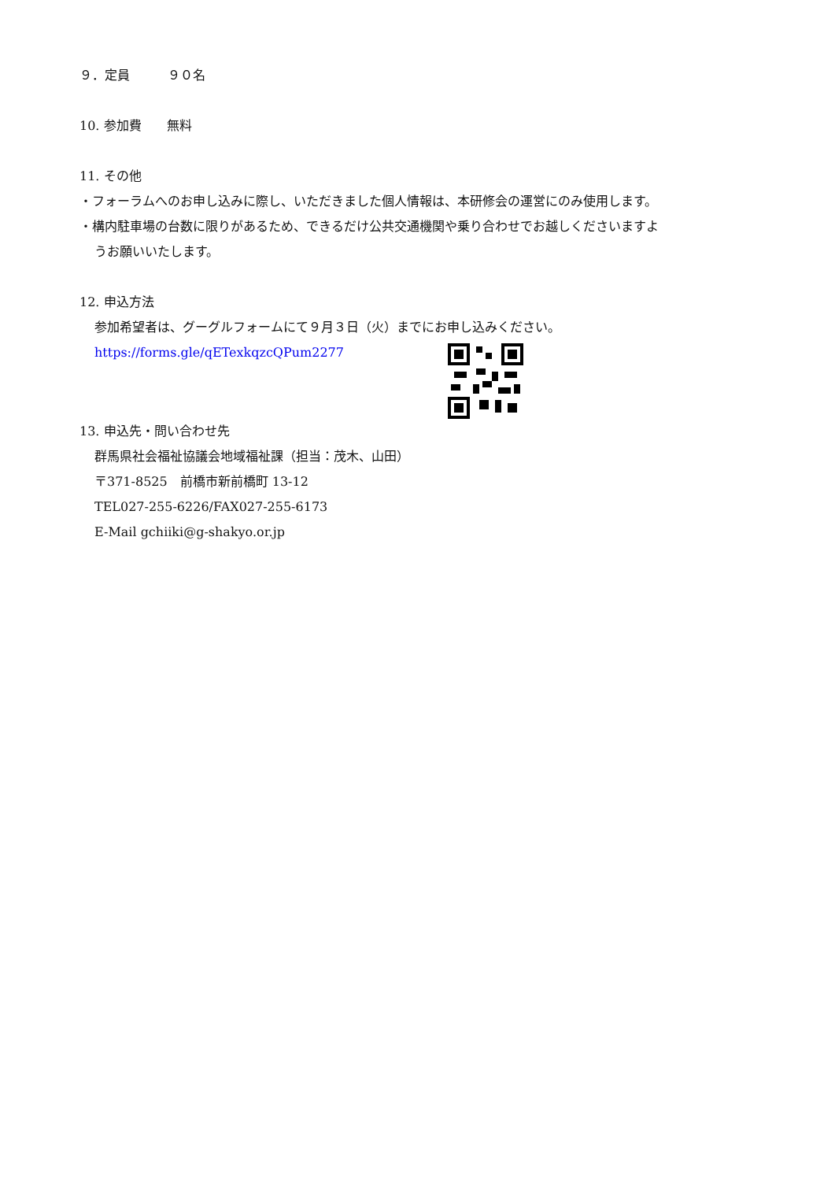９．定員　　　９０名
10. 参加費　　無料
11. その他
・フォーラムへのお申し込みに際し、いただきました個人情報は、本研修会の運営にのみ使用します。
・構内駐車場の台数に限りがあるため、できるだけ公共交通機関や乗り合わせでお越しくださいますよ
うお願いいたします。
12. 申込方法
参加希望者は、グーグルフォームにて９月３日（火）までにお申し込みください。
https://forms.gle/qETexkqzcQPum2277
13. 申込先・問い合わせ先
群馬県社会福祉協議会地域福祉課（担当：茂木、山田）
〒371-8525　前橋市新前橋町 13-12
TEL027-255-6226/FAX027-255-6173
E-Mail gchiiki@g-shakyo.or.jp